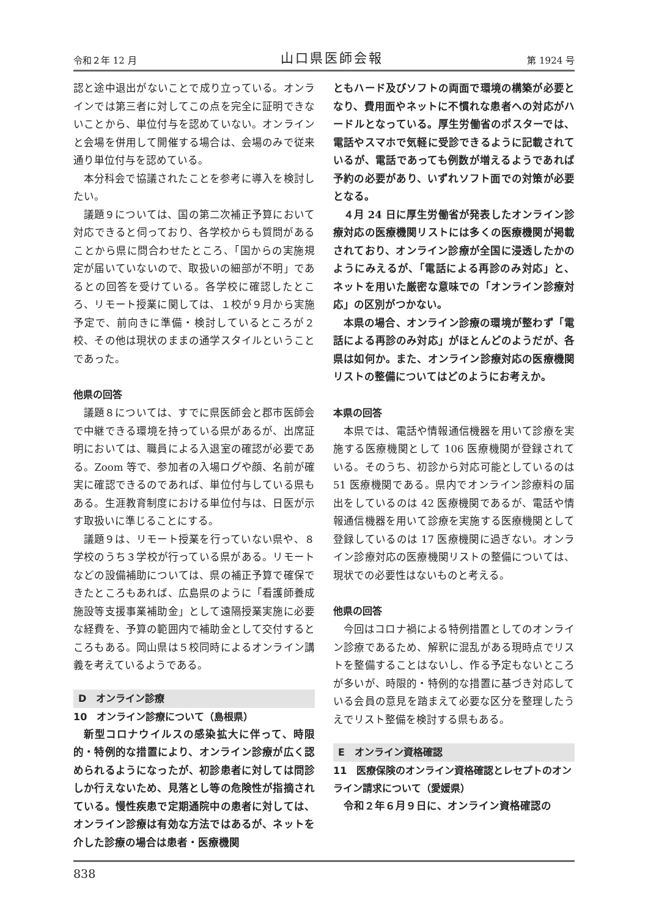令和２年 12 月 山口県医師会報 第 1924 号
認と途中退出がないことで成り立っている。オンラインでは第三者に対してこの点を完全に証明できないことから、単位付与を認めていない。オンラインと会場を併用して開催する場合は、会場のみで従来通り単位付与を認めている。
本分科会で協議されたことを参考に導入を検討したい。
議題９については、国の第二次補正予算において対応できると伺っており、各学校からも質問があることから県に問合わせたところ、「国からの実施規定が届いていないので、取扱いの細部が不明」であるとの回答を受けている。各学校に確認したところ、リモート授業に関しては、１校が９月から実施予定で、前向きに準備・検討しているところが２校、その他は現状のままの通学スタイルということであった。
他県の回答
議題８については、すでに県医師会と郡市医師会で中継できる環境を持っている県があるが、出席証明においては、職員による入退室の確認が必要である。Zoom 等で、参加者の入場ログや顔、名前が確実に確認できるのであれば、単位付与している県もある。生涯教育制度における単位付与は、日医が示す取扱いに準じることにする。
議題９は、リモート授業を行っていない県や、８学校のうち３学校が行っている県がある。リモートなどの設備補助については、県の補正予算で確保できたところもあれば、広島県のように「看護師養成施設等支援事業補助金」として遠隔授業実施に必要な経費を、予算の範囲内で補助金として交付するところもある。岡山県は５校同時によるオンライン講義を考えているようである。
D　オンライン診療
10　オンライン診療について（島根県）
新型コロナウイルスの感染拡大に伴って、時限的・特例的な措置により、オンライン診療が広く認められるようになったが、初診患者に対しては問診しか行えないため、見落とし等の危険性が指摘されている。慢性疾患で定期通院中の患者に対しては、オンライン診療は有効な方法ではあるが、ネットを介した診療の場合は患者・医療機関
ともハード及びソフトの両面で環境の構築が必要となり、費用面やネットに不慣れな患者への対応がハードルとなっている。厚生労働省のポスターでは、電話やスマホで気軽に受診できるように記載されているが、電話であっても例数が増えるようであれば予約の必要があり、いずれソフト面での対策が必要となる。
４月 24 日に厚生労働省が発表したオンライン診療対応の医療機関リストには多くの医療機関が掲載されており、オンライン診療が全国に浸透したかのようにみえるが、「電話による再診のみ対応」と、ネットを用いた厳密な意味での「オンライン診療対応」の区別がつかない。
本県の場合、オンライン診療の環境が整わず「電話による再診のみ対応」がほとんどのようだが、各県は如何か。また、オンライン診療対応の医療機関リストの整備についてはどのようにお考えか。
本県の回答
本県では、電話や情報通信機器を用いて診療を実施する医療機関として 106 医療機関が登録されている。そのうち、初診から対応可能としているのは 51 医療機関である。県内でオンライン診療料の届出をしているのは 42 医療機関であるが、電話や情報通信機器を用いて診療を実施する医療機関として登録しているのは 17 医療機関に過ぎない。オンライン診療対応の医療機関リストの整備については、現状での必要性はないものと考える。
他県の回答
今回はコロナ禍による特例措置としてのオンライン診療であるため、解釈に混乱がある現時点でリストを整備することはないし、作る予定もないところが多いが、時限的・特例的な措置に基づき対応している会員の意見を踏まえて必要な区分を整理したうえでリスト整備を検討する県もある。
E　オンライン資格確認
11　医療保険のオンライン資格確認とレセプトのオンライン請求について（愛媛県）
令和２年６月９日に、オンライン資格確認の
838